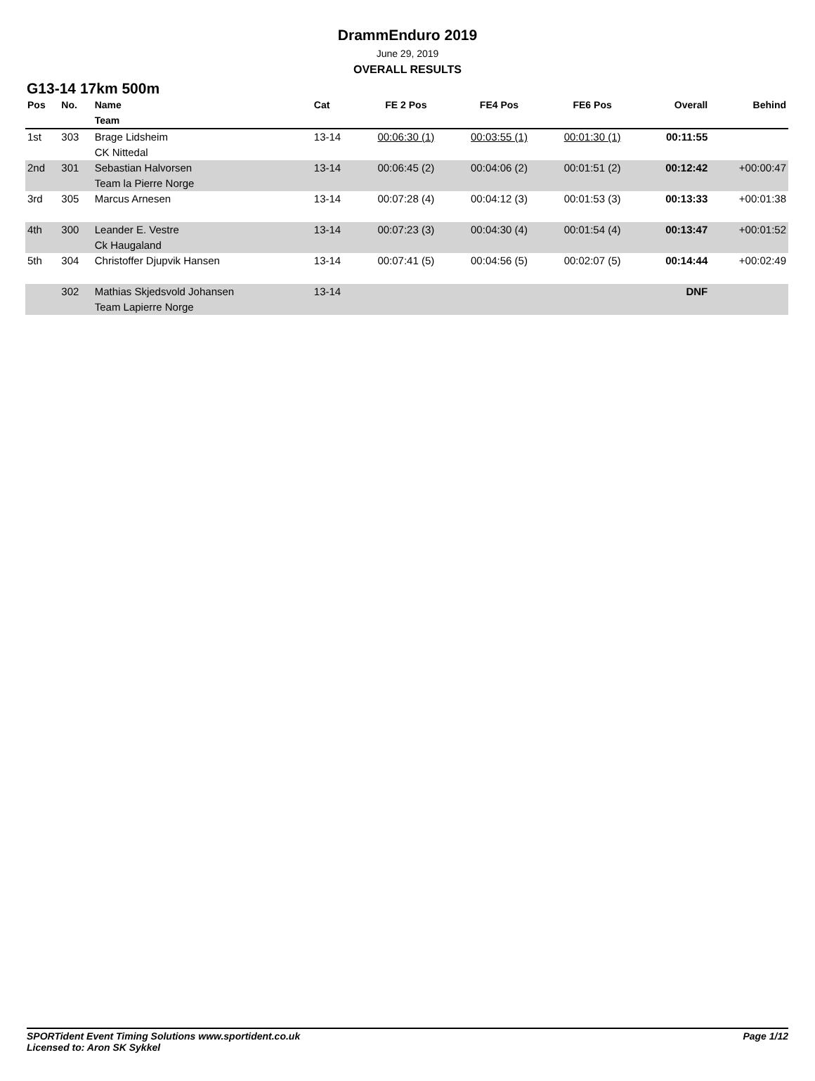DrammEnduro 2019
June 29, 2019
OVERALL RESULTS
G13-14 17km 500m
| Pos | No. | Name | Cat | FE 2 Pos | FE4 Pos | FE6 Pos | Overall | Behind |
| --- | --- | --- | --- | --- | --- | --- | --- | --- |
| | | Team | | | | | | |
| 1st | 303 | Brage Lidsheim | 13-14 | 00:06:30 (1) | 00:03:55 (1) | 00:01:30 (1) | 00:11:55 | |
| | | CK Nittedal | | | | | | |
| 2nd | 301 | Sebastian Halvorsen | 13-14 | 00:06:45 (2) | 00:04:06 (2) | 00:01:51 (2) | 00:12:42 | +00:00:47 |
| | | Team la Pierre Norge | | | | | | |
| 3rd | 305 | Marcus Arnesen | 13-14 | 00:07:28 (4) | 00:04:12 (3) | 00:01:53 (3) | 00:13:33 | +00:01:38 |
| 4th | 300 | Leander E. Vestre | 13-14 | 00:07:23 (3) | 00:04:30 (4) | 00:01:54 (4) | 00:13:47 | +00:01:52 |
| | | Ck Haugaland | | | | | | |
| 5th | 304 | Christoffer Djupvik Hansen | 13-14 | 00:07:41 (5) | 00:04:56 (5) | 00:02:07 (5) | 00:14:44 | +00:02:49 |
| | 302 | Mathias Skjedsvold Johansen | 13-14 | | | | DNF | |
| | | Team Lapierre Norge | | | | | | |
SPORTident Event Timing Solutions www.sportident.co.uk Page 1/12
Licensed to: Aron SK Sykkel